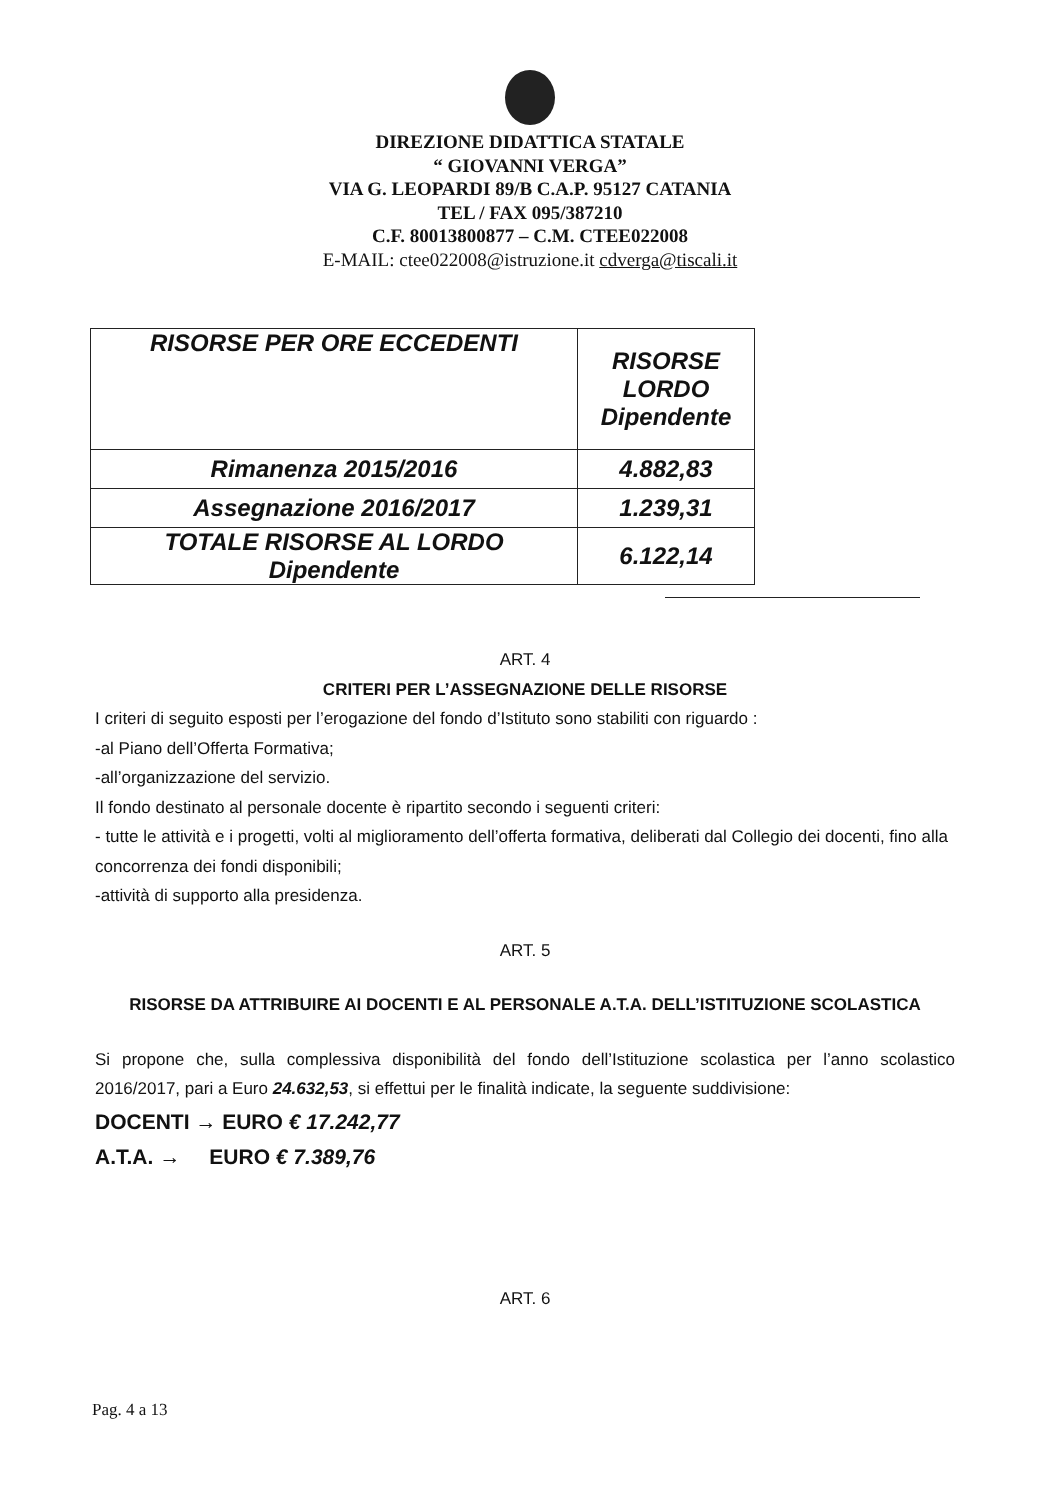DIREZIONE DIDATTICA STATALE
“ GIOVANNI VERGA”
VIA G. LEOPARDI 89/B C.A.P. 95127 CATANIA
TEL / FAX 095/387210
C.F. 80013800877 – C.M. CTEE022008
E-MAIL: ctee022008@istruzione.it cdverga@tiscali.it
| RISORSE PER ORE ECCEDENTI | RISORSE LORDO Dipendente |
| Rimanenza 2015/2016 | 4.882,83 |
| Assegnazione 2016/2017 | 1.239,31 |
| TOTALE RISORSE AL LORDO Dipendente | 6.122,14 |
ART. 4
CRITERI PER L’ASSEGNAZIONE DELLE RISORSE
I criteri di seguito esposti per l’erogazione del fondo d’Istituto sono stabiliti con riguardo :
-al Piano dell’Offerta Formativa;
-all’organizzazione del servizio.
Il fondo destinato al personale docente è ripartito secondo i seguenti criteri:
- tutte le attività e i progetti, volti al miglioramento dell’offerta formativa, deliberati dal Collegio dei docenti, fino alla concorrenza dei fondi disponibili;
-attività di supporto alla presidenza.
ART. 5
RISORSE DA ATTRIBUIRE AI DOCENTI E AL PERSONALE A.T.A. DELL’ISTITUZIONE SCOLASTICA
Si propone che, sulla complessiva disponibilità del fondo dell’Istituzione scolastica per l’anno scolastico 2016/2017, pari a Euro 24.632,53, si effettui per le finalità indicate, la seguente suddivisione:
DOCENTI → EURO € 17.242,77
A.T.A. → EURO € 7.389,76
ART. 6
Pag. 4 a 13